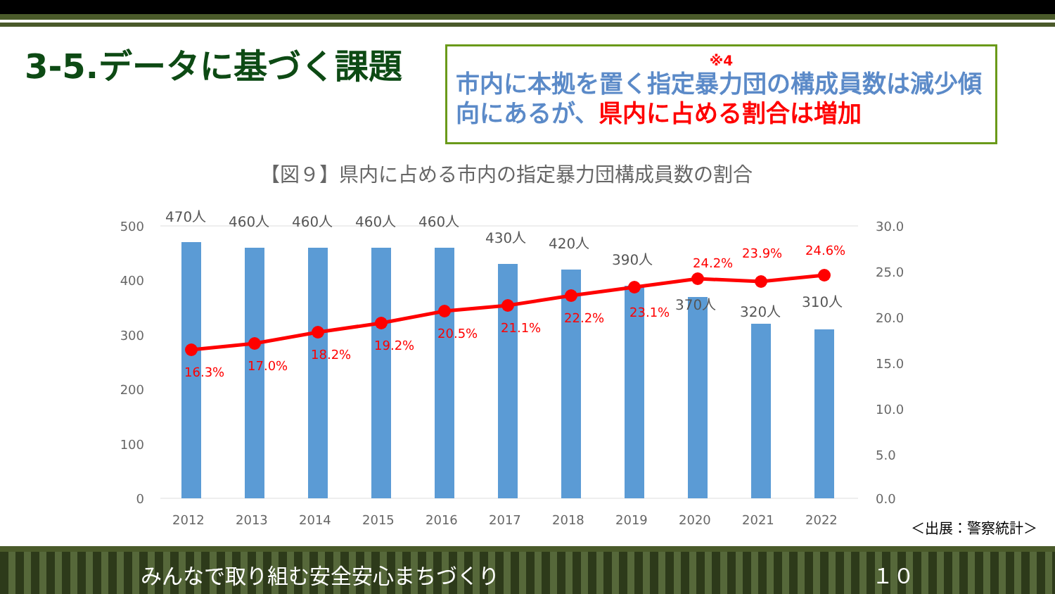3-5.データに基づく課題
※4
市内に本拠を置く指定暴力団の構成員数は減少傾向にあるが、県内に占める割合は増加
【図９】県内に占める市内の指定暴力団構成員数の割合
500
400
300
200
100
0
30.0
25.0
20.0
15.0
10.0
5.0
0.0
16.3%
17.0%
18.2%
19.2%
20.5%
21.1%
22.2%
23.1%
24.2%
23.9%
24.6%
470人
460人
460人
460人
460人
430人
420人
390人
370人
320人
310人
2012
2013
2014
2015
2016
2017
2018
2019
2020
2021
2022
＜出展：警察統計＞
みんなで取り組む安全安心まちづくり １０